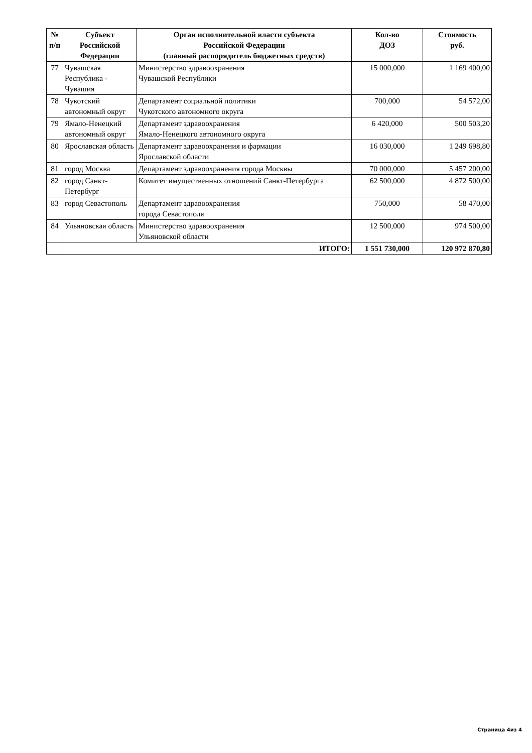| № п/п | Субъект Российской Федерации | Орган исполнительной власти субъекта Российской Федерации (главный распорядитель бюджетных средств) | Кол-во ДОЗ | Стоимость руб. |
| --- | --- | --- | --- | --- |
| 77 | Чувашская Республика - Чувашия | Министерство здравоохранения Чувашской Республики | 15 000,000 | 1 169 400,00 |
| 78 | Чукотский автономный округ | Департамент социальной политики Чукотского автономного округа | 700,000 | 54 572,00 |
| 79 | Ямало-Ненецкий автономный округ | Департамент здравоохранения Ямало-Ненецкого автономного округа | 6 420,000 | 500 503,20 |
| 80 | Ярославская область | Департамент здравоохранения и фармации Ярославской области | 16 030,000 | 1 249 698,80 |
| 81 | город Москва | Департамент здравоохранения города Москвы | 70 000,000 | 5 457 200,00 |
| 82 | город Санкт-Петербург | Комитет имущественных отношений Санкт-Петербурга | 62 500,000 | 4 872 500,00 |
| 83 | город Севастополь | Департамент здравоохранения города Севастополя | 750,000 | 58 470,00 |
| 84 | Ульяновская область | Министерство здравоохранения Ульяновской области | 12 500,000 | 974 500,00 |
| | ИТОГО: | | 1 551 730,000 | 120 972 870,80 |
Страница 4из 4